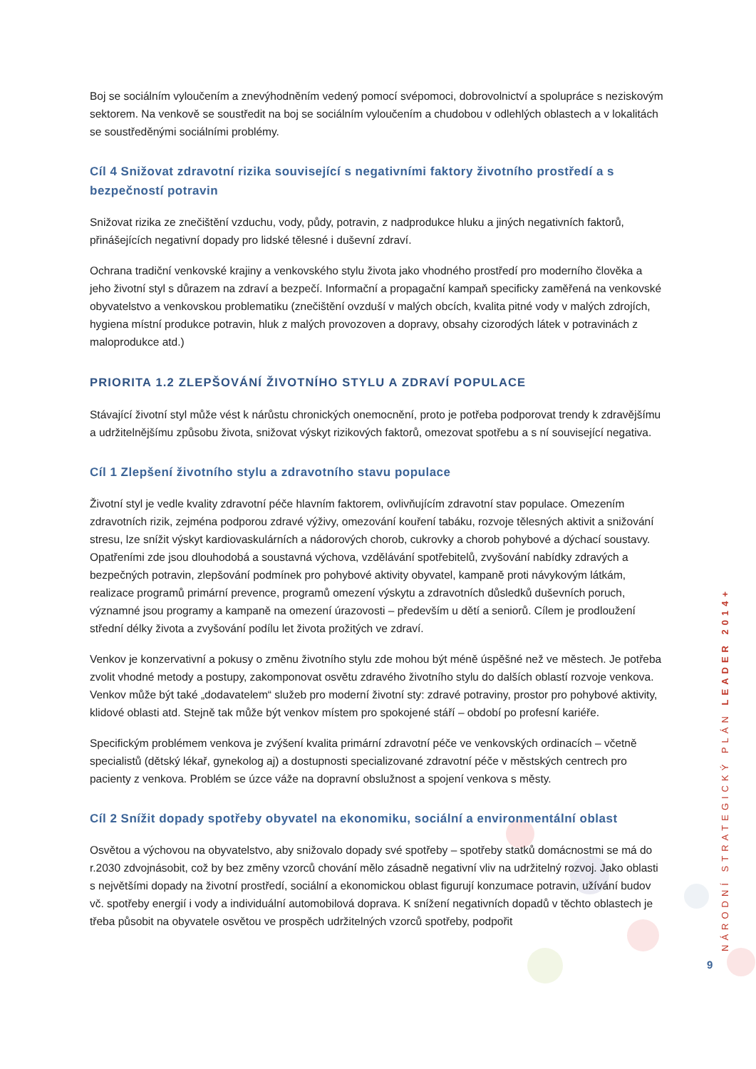Boj se sociálním vyloučením a znevýhodněním vedený pomocí svépomoci, dobrovolnictví a spolupráce s neziskovým sektorem. Na venkově se soustředit na boj se sociálním vyloučením a chudobou v odlehlých oblastech a v lokalitách se soustředěnými sociálními problémy.
Cíl 4 Snižovat zdravotní rizika související s negativními faktory životního prostředí a s bezpečností potravin
Snižovat rizika ze znečištění vzduchu, vody, půdy, potravin, z nadprodukce hluku a jiných negativních faktorů, přinášejících negativní dopady pro lidské tělesné i duševní zdraví.
Ochrana tradiční venkovské krajiny a venkovského stylu života jako vhodného prostředí pro moderního člověka a jeho životní styl s důrazem na zdraví a bezpečí. Informační a propagační kampaň specificky zaměřená na venkovské obyvatelstvo a venkovskou problematiku (znečištění ovzduší v malých obcích, kvalita pitné vody v malých zdrojích, hygiena místní produkce potravin, hluk z malých provozoven a dopravy, obsahy cizorodých látek v potravinách z maloprodukce atd.)
PRIORITA 1.2 ZLEPŠOVÁNÍ ŽIVOTNÍHO STYLU A ZDRAVÍ POPULACE
Stávající životní styl může vést k nárůstu chronických onemocnění, proto je potřeba podporovat trendy k zdravějšímu a udržitelnějšímu způsobu života, snižovat výskyt rizikových faktorů, omezovat spotřebu a s ní související negativa.
Cíl 1 Zlepšení životního stylu a zdravotního stavu populace
Životní styl je vedle kvality zdravotní péče hlavním faktorem, ovlivňujícím zdravotní stav populace. Omezením zdravotních rizik, zejména podporou zdravé výživy, omezování kouření tabáku, rozvoje tělesných aktivit a snižování stresu, lze snížit výskyt kardiovaskulárních a nádorových chorob, cukrovky a chorob pohybové a dýchací soustavy. Opatřeními zde jsou dlouhodobá a soustavná výchova, vzdělávání spotřebitelů, zvyšování nabídky zdravých a bezpečných potravin, zlepšování podmínek pro pohybové aktivity obyvatel, kampaně proti návykovým látkám, realizace programů primární prevence, programů omezení výskytu a zdravotních důsledků duševních poruch, významné jsou programy a kampaně na omezení úrazovosti – především u dětí a seniorů. Cílem je prodloužení střední délky života a zvyšování podílu let života prožitých ve zdraví.
Venkov je konzervativní a pokusy o změnu životního stylu zde mohou být méně úspěšné než ve městech. Je potřeba zvolit vhodné metody a postupy, zakomponovat osvětu zdravého životního stylu do dalších oblastí rozvoje venkova. Venkov může být také „dodavatelem“ služeb pro moderní životní sty: zdravé potraviny, prostor pro pohybové aktivity, klidové oblasti atd. Stejně tak může být venkov místem pro spokojené stáří – období po profesní kariéře.
Specifickým problémem venkova je zvýšení kvalita primární zdravotní péče ve venkovských ordinacích – včetně specialistů (dětský lékař, gynekolog aj) a dostupnosti specializované zdravotní péče v městských centrech pro pacienty z venkova. Problém se úzce váže na dopravní obslužnost a spojení venkova s městy.
Cíl 2 Snížit dopady spotřeby obyvatel na ekonomiku, sociální a environmentální oblast
Osvětou a výchovou na obyvatelstvo, aby snižovalo dopady své spotřeby – spotřeby statků domácnostmi se má do r.2030 zdvojnásobit, což by bez změny vzorců chování mělo zásadně negativní vliv na udržitelný rozvoj. Jako oblasti s největšími dopady na životní prostředí, sociální a ekonomickou oblast figurují konzumace potravin, užívání budov vč. spotřeby energií i vody a individuální automobilová doprava. K snížení negativních dopadů v těchto oblastech je třeba působit na obyvatele osvětou ve prospěch udržitelných vzorců spotřeby, podpořit
NÁRODNÍ STRATEGICKÝ PLÁN LEADER 2014+
9